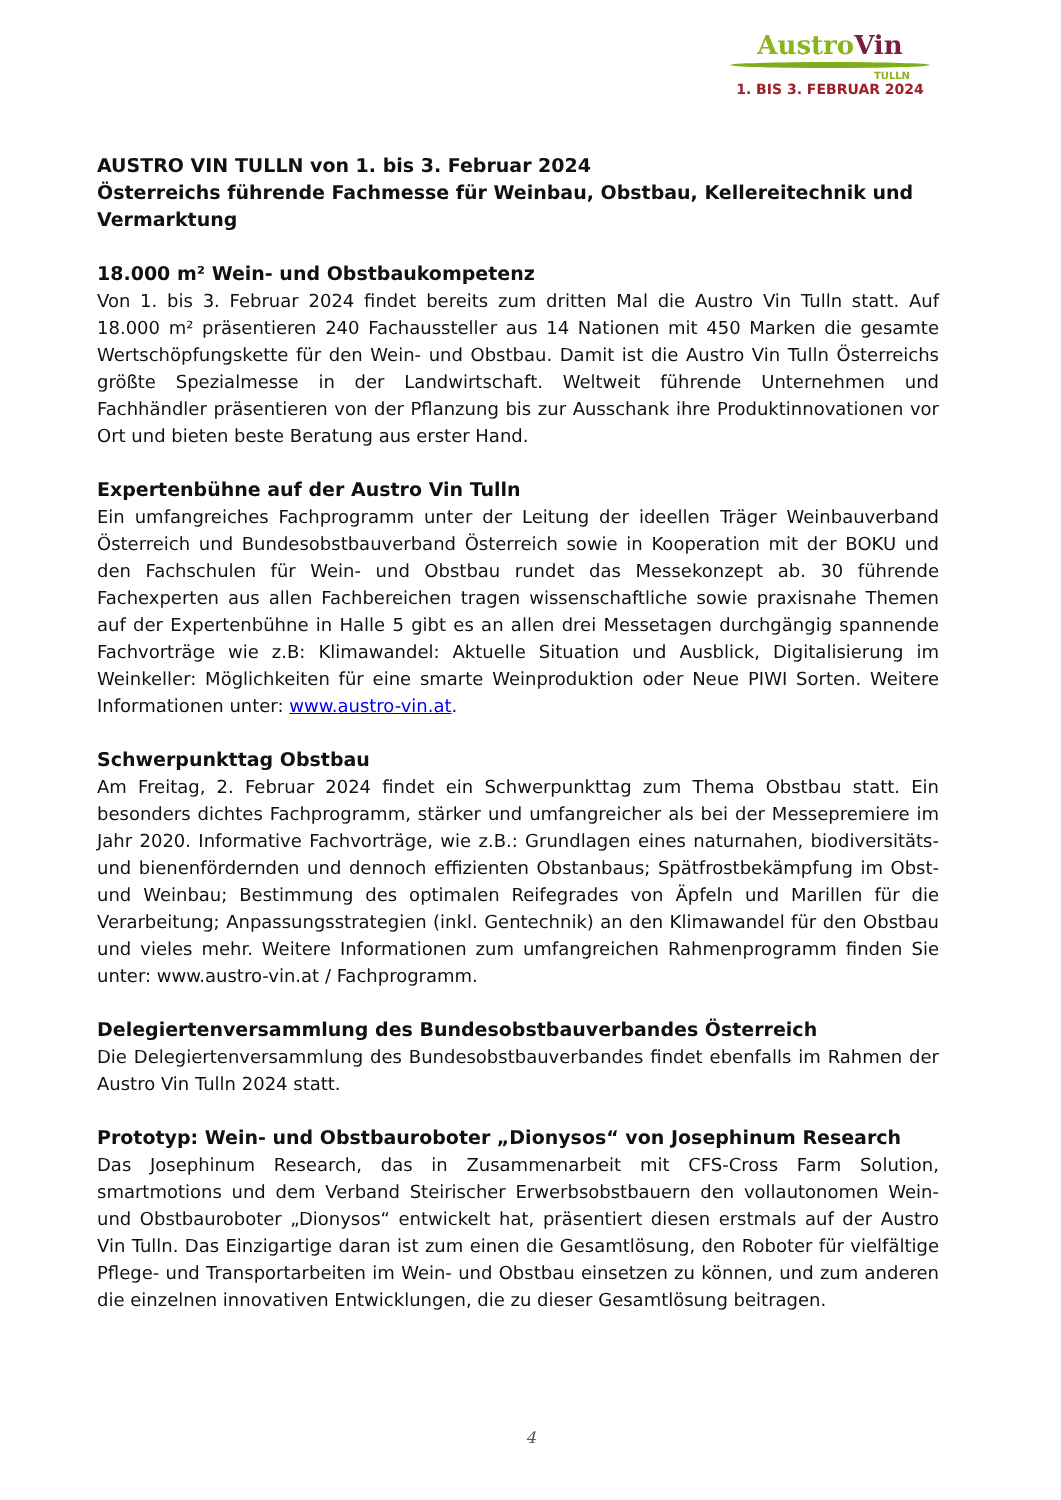AustroVin
TULLN
1. BIS 3. FEBRUAR 2024
AUSTRO VIN TULLN von 1. bis 3. Februar 2024
Österreichs führende Fachmesse für Weinbau, Obstbau, Kellereitechnik und Vermarktung
18.000 m² Wein- und Obstbaukompetenz
Von 1. bis 3. Februar 2024 findet bereits zum dritten Mal die Austro Vin Tulln statt. Auf 18.000 m² präsentieren 240 Fachaussteller aus 14 Nationen mit 450 Marken die gesamte Wertschöpfungskette für den Wein- und Obstbau. Damit ist die Austro Vin Tulln Österreichs größte Spezialmesse in der Landwirtschaft. Weltweit führende Unternehmen und Fachhändler präsentieren von der Pflanzung bis zur Ausschank ihre Produktinnovationen vor Ort und bieten beste Beratung aus erster Hand.
Expertenbühne auf der Austro Vin Tulln
Ein umfangreiches Fachprogramm unter der Leitung der ideellen Träger Weinbauverband Österreich und Bundesobstbauverband Österreich sowie in Kooperation mit der BOKU und den Fachschulen für Wein- und Obstbau rundet das Messekonzept ab. 30 führende Fachexperten aus allen Fachbereichen tragen wissenschaftliche sowie praxisnahe Themen auf der Expertenbühne in Halle 5 gibt es an allen drei Messetagen durchgängig spannende Fachvorträge wie z.B: Klimawandel: Aktuelle Situation und Ausblick, Digitalisierung im Weinkeller: Möglichkeiten für eine smarte Weinproduktion oder Neue PIWI Sorten. Weitere Informationen unter: www.austro-vin.at.
Schwerpunkttag Obstbau
Am Freitag, 2. Februar 2024 findet ein Schwerpunkttag zum Thema Obstbau statt. Ein besonders dichtes Fachprogramm, stärker und umfangreicher als bei der Messepremiere im Jahr 2020. Informative Fachvorträge, wie z.B.: Grundlagen eines naturnahen, biodiversitäts- und bienenfördernden und dennoch effizienten Obstanbaus; Spätfrostbekämpfung im Obst- und Weinbau; Bestimmung des optimalen Reifegrades von Äpfeln und Marillen für die Verarbeitung; Anpassungsstrategien (inkl. Gentechnik) an den Klimawandel für den Obstbau und vieles mehr. Weitere Informationen zum umfangreichen Rahmenprogramm finden Sie unter: www.austro-vin.at / Fachprogramm.
Delegiertenversammlung des Bundesobstbauverbandes Österreich
Die Delegiertenversammlung des Bundesobstbauverbandes findet ebenfalls im Rahmen der Austro Vin Tulln 2024 statt.
Prototyp: Wein- und Obstbauroboter „Dionysos“ von Josephinum Research
Das Josephinum Research, das in Zusammenarbeit mit CFS-Cross Farm Solution, smartmotions und dem Verband Steirischer Erwerbsobstbauern den vollautonomen Wein- und Obstbauroboter „Dionysos“ entwickelt hat, präsentiert diesen erstmals auf der Austro Vin Tulln. Das Einzigartige daran ist zum einen die Gesamtlösung, den Roboter für vielfältige Pflege- und Transportarbeiten im Wein- und Obstbau einsetzen zu können, und zum anderen die einzelnen innovativen Entwicklungen, die zu dieser Gesamtlösung beitragen.
4